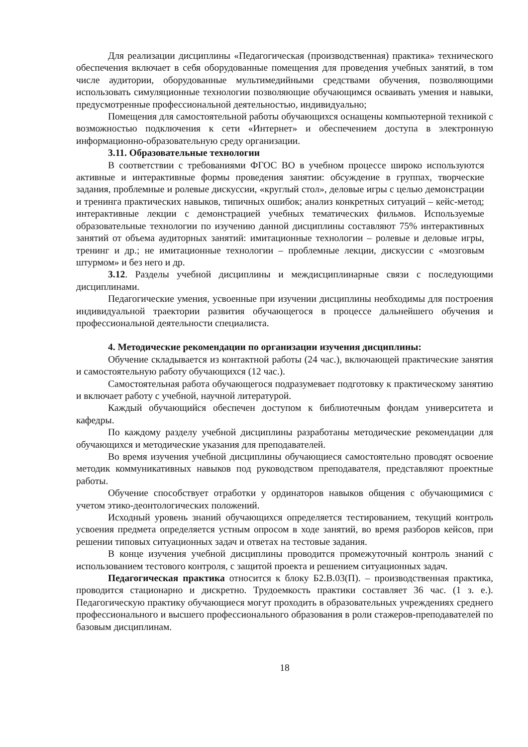Для реализации дисциплины «Педагогическая (производственная) практика» технического обеспечения включает в себя оборудованные помещения для проведения учебных занятий, в том числе аудитории, оборудованные мультимедийными средствами обучения, позволяющими использовать симуляционные технологии позволяющие обучающимся осваивать умения и навыки, предусмотренные профессиональной деятельностью, индивидуально;
Помещения для самостоятельной работы обучающихся оснащены компьютерной техникой с возможностью подключения к сети «Интернет» и обеспечением доступа в электронную информационно-образовательную среду организации.
3.11. Образовательные технологии
В соответствии с требованиями ФГОС ВО в учебном процессе широко используются активные и интерактивные формы проведения занятии: обсуждение в группах, творческие задания, проблемные и ролевые дискуссии, «круглый стол», деловые игры с целью демонстрации и тренинга практических навыков, типичных ошибок; анализ конкретных ситуаций – кейс-метод; интерактивные лекции с демонстрацией учебных тематических фильмов. Используемые образовательные технологии по изучению данной дисциплины составляют 75% интерактивных занятий от объема аудиторных занятий: имитационные технологии – ролевые и деловые игры, тренинг и др.; не имитационные технологии – проблемные лекции, дискуссии с «мозговым штурмом» и без него и др.
3.12. Разделы учебной дисциплины и междисциплинарные связи с последующими дисциплинами.
Педагогические умения, усвоенные при изучении дисциплины необходимы для построения индивидуальной траектории развития обучающегося в процессе дальнейшего обучения и профессиональной деятельности специалиста.
4. Методические рекомендации по организации изучения дисциплины:
Обучение складывается из контактной работы (24 час.), включающей практические занятия и самостоятельную работу обучающихся (12 час.).
Самостоятельная работа обучающегося подразумевает подготовку к практическому занятию и включает работу с учебной, научной литературой.
Каждый обучающийся обеспечен доступом к библиотечным фондам университета и кафедры.
По каждому разделу учебной дисциплины разработаны методические рекомендации для обучающихся и методические указания для преподавателей.
Во время изучения учебной дисциплины обучающиеся самостоятельно проводят освоение методик коммуникативных навыков под руководством преподавателя, представляют проектные работы.
Обучение способствует отработки у ординаторов навыков общения с обучающимися с учетом этико-деонтологических положений.
Исходный уровень знаний обучающихся определяется тестированием, текущий контроль усвоения предмета определяется устным опросом в ходе занятий, во время разборов кейсов, при решении типовых ситуационных задач и ответах на тестовые задания.
В конце изучения учебной дисциплины проводится промежуточный контроль знаний с использованием тестового контроля, с защитой проекта и решением ситуационных задач.
Педагогическая практика относится к блоку Б2.В.03(П). – производственная практика, проводится стационарно и дискретно. Трудоемкость практики составляет 36 час. (1 з. е.). Педагогическую практику обучающиеся могут проходить в образовательных учреждениях среднего профессионального и высшего профессионального образования в роли стажеров-преподавателей по базовым дисциплинам.
18